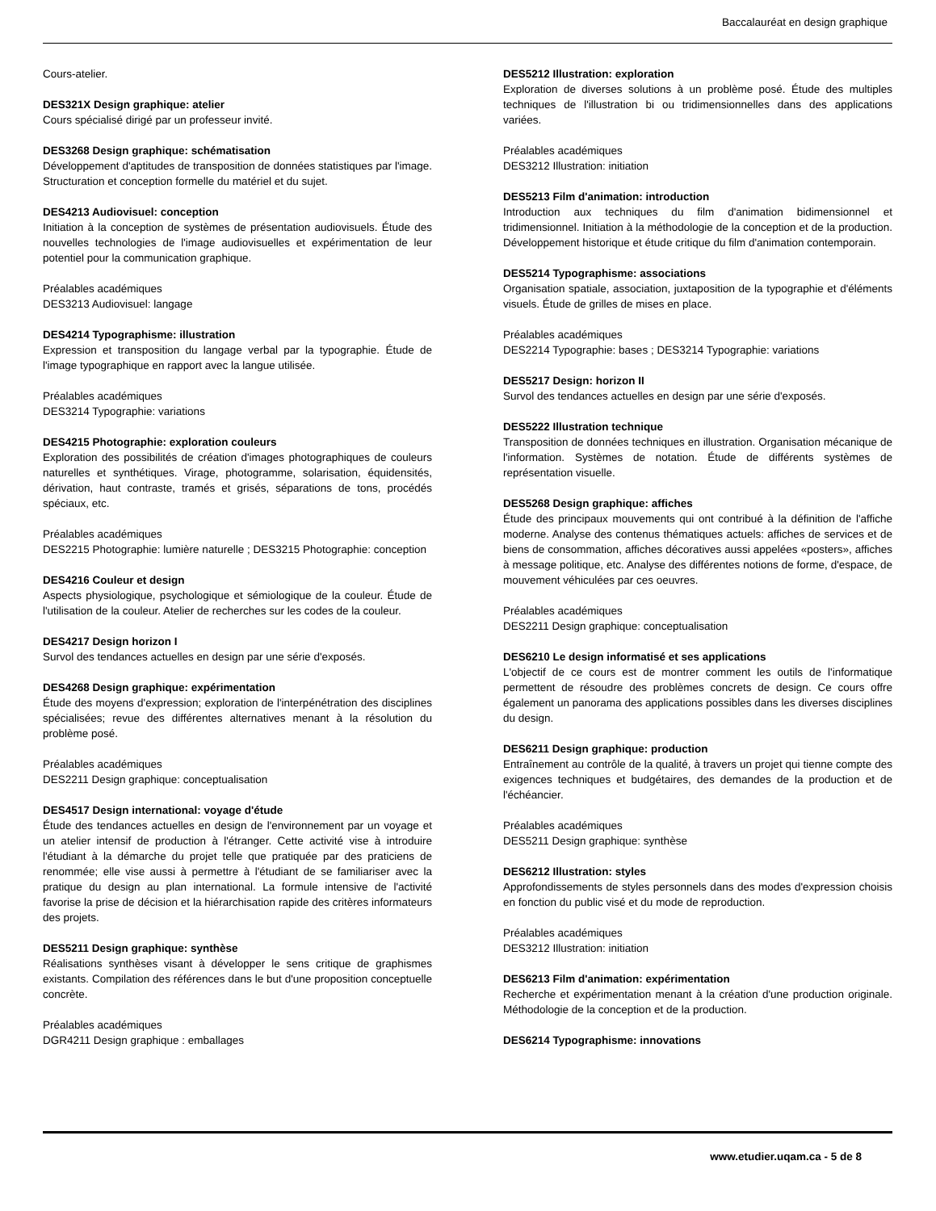Baccalauréat en design graphique
Cours-atelier.
DES321X Design graphique: atelier
Cours spécialisé dirigé par un professeur invité.
DES3268 Design graphique: schématisation
Développement d'aptitudes de transposition de données statistiques par l'image. Structuration et conception formelle du matériel et du sujet.
DES4213 Audiovisuel: conception
Initiation à la conception de systèmes de présentation audiovisuels. Étude des nouvelles technologies de l'image audiovisuelles et expérimentation de leur potentiel pour la communication graphique.
Préalables académiques
DES3213 Audiovisuel: langage
DES4214 Typographisme: illustration
Expression et transposition du langage verbal par la typographie. Étude de l'image typographique en rapport avec la langue utilisée.
Préalables académiques
DES3214 Typographie: variations
DES4215 Photographie: exploration couleurs
Exploration des possibilités de création d'images photographiques de couleurs naturelles et synthétiques. Virage, photogramme, solarisation, équidensités, dérivation, haut contraste, tramés et grisés, séparations de tons, procédés spéciaux, etc.
Préalables académiques
DES2215 Photographie: lumière naturelle ; DES3215 Photographie: conception
DES4216 Couleur et design
Aspects physiologique, psychologique et sémiologique de la couleur. Étude de l'utilisation de la couleur. Atelier de recherches sur les codes de la couleur.
DES4217 Design horizon I
Survol des tendances actuelles en design par une série d'exposés.
DES4268 Design graphique: expérimentation
Étude des moyens d'expression; exploration de l'interpénétration des disciplines spécialisées; revue des différentes alternatives menant à la résolution du problème posé.
Préalables académiques
DES2211 Design graphique: conceptualisation
DES4517 Design international: voyage d'étude
Étude des tendances actuelles en design de l'environnement par un voyage et un atelier intensif de production à l'étranger. Cette activité vise à introduire l'étudiant à la démarche du projet telle que pratiquée par des praticiens de renommée; elle vise aussi à permettre à l'étudiant de se familiariser avec la pratique du design au plan international. La formule intensive de l'activité favorise la prise de décision et la hiérarchisation rapide des critères informateurs des projets.
DES5211 Design graphique: synthèse
Réalisations synthèses visant à développer le sens critique de graphismes existants. Compilation des références dans le but d'une proposition conceptuelle concrète.
Préalables académiques
DGR4211 Design graphique : emballages
DES5212 Illustration: exploration
Exploration de diverses solutions à un problème posé. Étude des multiples techniques de l'illustration bi ou tridimensionnelles dans des applications variées.
Préalables académiques
DES3212 Illustration: initiation
DES5213 Film d'animation: introduction
Introduction aux techniques du film d'animation bidimensionnel et tridimensionnel. Initiation à la méthodologie de la conception et de la production. Développement historique et étude critique du film d'animation contemporain.
DES5214 Typographisme: associations
Organisation spatiale, association, juxtaposition de la typographie et d'éléments visuels. Étude de grilles de mises en place.
Préalables académiques
DES2214 Typographie: bases ; DES3214 Typographie: variations
DES5217 Design: horizon II
Survol des tendances actuelles en design par une série d'exposés.
DES5222 Illustration technique
Transposition de données techniques en illustration. Organisation mécanique de l'information. Systèmes de notation. Étude de différents systèmes de représentation visuelle.
DES5268 Design graphique: affiches
Étude des principaux mouvements qui ont contribué à la définition de l'affiche moderne. Analyse des contenus thématiques actuels: affiches de services et de biens de consommation, affiches décoratives aussi appelées «posters», affiches à message politique, etc. Analyse des différentes notions de forme, d'espace, de mouvement véhiculées par ces oeuvres.
Préalables académiques
DES2211 Design graphique: conceptualisation
DES6210 Le design informatisé et ses applications
L'objectif de ce cours est de montrer comment les outils de l'informatique permettent de résoudre des problèmes concrets de design. Ce cours offre également un panorama des applications possibles dans les diverses disciplines du design.
DES6211 Design graphique: production
Entraînement au contrôle de la qualité, à travers un projet qui tienne compte des exigences techniques et budgétaires, des demandes de la production et de l'échéancier.
Préalables académiques
DES5211 Design graphique: synthèse
DES6212 Illustration: styles
Approfondissements de styles personnels dans des modes d'expression choisis en fonction du public visé et du mode de reproduction.
Préalables académiques
DES3212 Illustration: initiation
DES6213 Film d'animation: expérimentation
Recherche et expérimentation menant à la création d'une production originale. Méthodologie de la conception et de la production.
DES6214 Typographisme: innovations
www.etudier.uqam.ca - 5 de 8